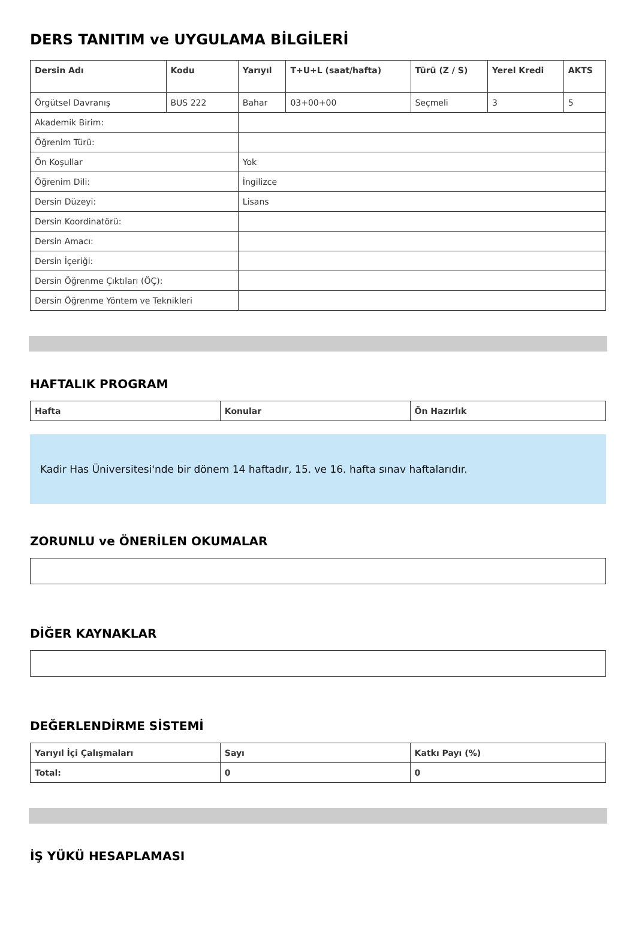DERS TANITIM ve UYGULAMA BİLGİLERİ
| Dersin Adı | Kodu | Yarıyıl | T+U+L (saat/hafta) | Türü (Z / S) | Yerel Kredi | AKTS |
| --- | --- | --- | --- | --- | --- | --- |
| Örgütsel Davranış | BUS 222 | Bahar | 03+00+00 | Seçmeli | 3 | 5 |
| Akademik Birim: | | | | | | |
| Öğrenim Türü: | | | | | | |
| Ön Koşullar | | Yok | | | | |
| Öğrenim Dili: | | İngilizce | | | | |
| Dersin Düzeyi: | | Lisans | | | | |
| Dersin Koordinatörü: | | | | | | |
| Dersin Amacı: | | | | | | |
| Dersin İçeriği: | | | | | | |
| Dersin Öğrenme Çıktıları (ÖÇ): | | | | | | |
| Dersin Öğrenme Yöntem ve Teknikleri | | | | | | |
HAFTALIK PROGRAM
| Hafta | Konular | Ön Hazırlık |
| --- | --- | --- |
Kadir Has Üniversitesi'nde bir dönem 14 haftadır, 15. ve 16. hafta sınav haftalarıdır.
ZORUNLU ve ÖNERİLEN OKUMALAR
DİĞER KAYNAKLAR
DEĞERLENDİRME SİSTEMİ
| Yarıyıl İçi Çalışmaları | Sayı | Katkı Payı (%) |
| --- | --- | --- |
| Total: | 0 | 0 |
İŞ YÜKÜ HESAPLAMASI